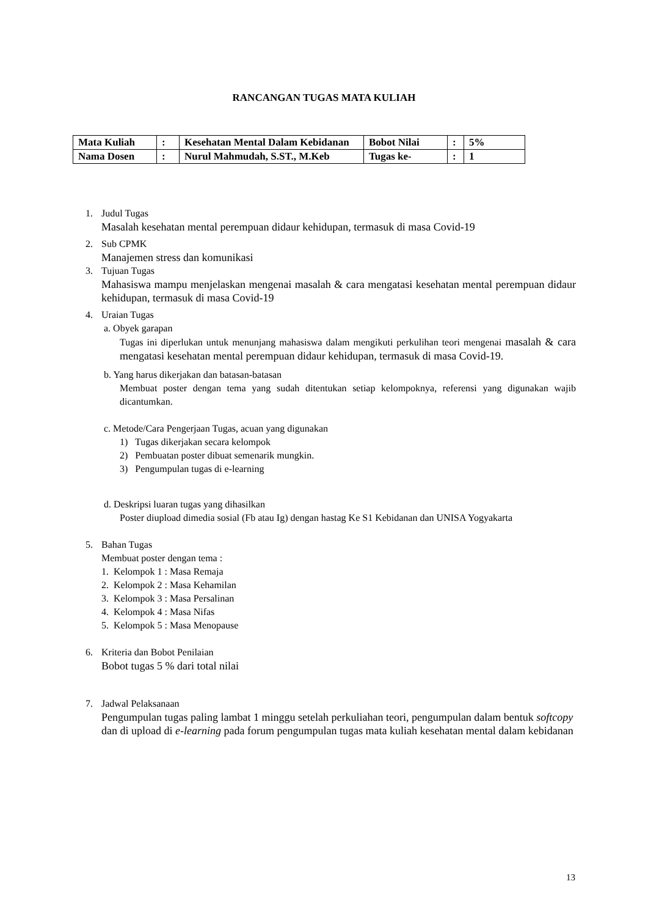RANCANGAN TUGAS MATA KULIAH
| Mata Kuliah | : | Kesehatan Mental Dalam Kebidanan | Bobot Nilai | : | 5% |
| Nama Dosen | : | Nurul Mahmudah, S.ST., M.Keb | Tugas ke- | : | 1 |
1. Judul Tugas
Masalah kesehatan mental perempuan didaur kehidupan, termasuk di masa Covid-19
2. Sub CPMK
Manajemen stress dan komunikasi
3. Tujuan Tugas
Mahasiswa mampu menjelaskan mengenai masalah & cara mengatasi kesehatan mental perempuan didaur kehidupan, termasuk di masa Covid-19
4. Uraian Tugas
a. Obyek garapan
Tugas ini diperlukan untuk menunjang mahasiswa dalam mengikuti perkulihan teori mengenai masalah & cara mengatasi kesehatan mental perempuan didaur kehidupan, termasuk di masa Covid-19.
b. Yang harus dikerjakan dan batasan-batasan
Membuat poster dengan tema yang sudah ditentukan setiap kelompoknya, referensi yang digunakan wajib dicantumkan.
c. Metode/Cara Pengerjaan Tugas, acuan yang digunakan
1) Tugas dikerjakan secara kelompok
2) Pembuatan poster dibuat semenarik mungkin.
3) Pengumpulan tugas di e-learning
d. Deskripsi luaran tugas yang dihasilkan
Poster diupload dimedia sosial (Fb atau Ig) dengan hastag Ke S1 Kebidanan dan UNISA Yogyakarta
5. Bahan Tugas
Membuat poster dengan tema :
1. Kelompok 1 : Masa Remaja
2. Kelompok 2 : Masa Kehamilan
3. Kelompok 3 : Masa Persalinan
4. Kelompok 4 : Masa Nifas
5. Kelompok 5 : Masa Menopause
6. Kriteria dan Bobot Penilaian
Bobot tugas 5 % dari total nilai
7. Jadwal Pelaksanaan
Pengumpulan tugas paling lambat 1 minggu setelah perkuliahan teori, pengumpulan dalam bentuk softcopy dan di upload di e-learning pada forum pengumpulan tugas mata kuliah kesehatan mental dalam kebidanan
13